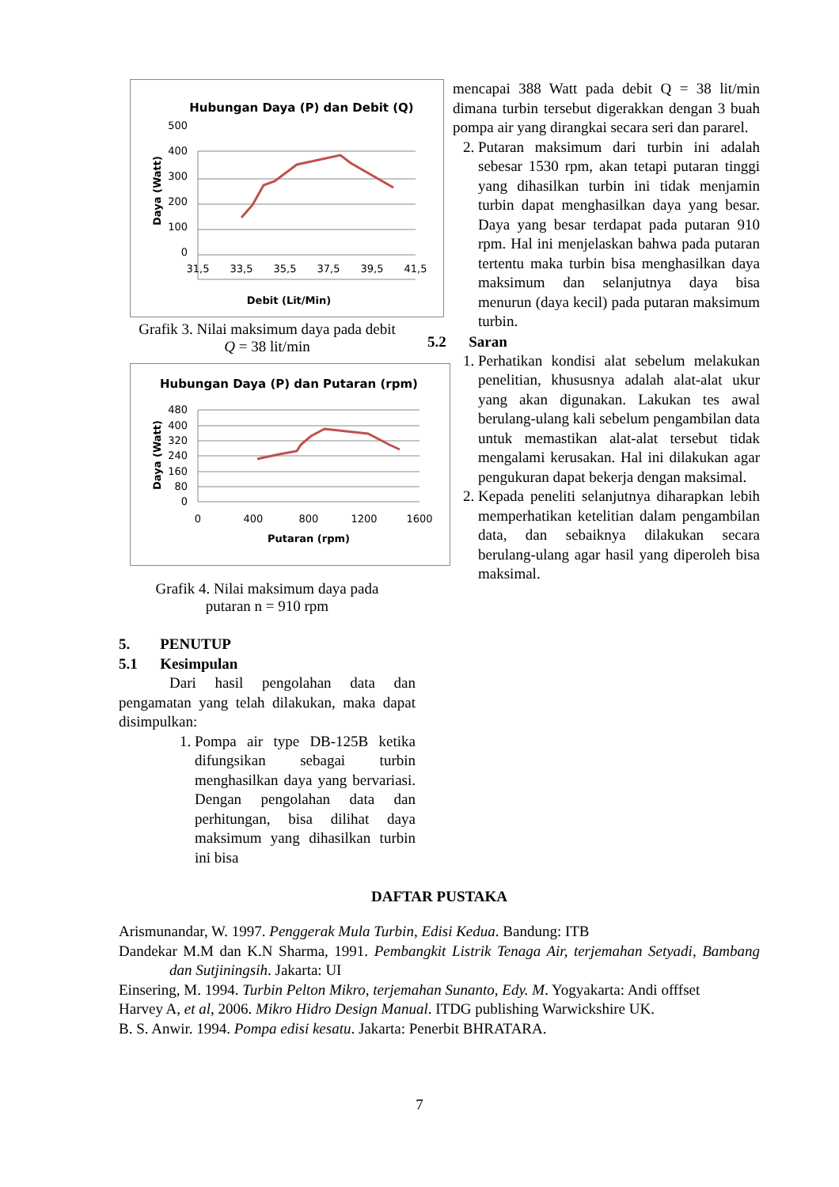Hubungan Daya (P) dan Debit (Q)
500
400
300
200
100
0
31,5
33,5
35,5
37,5
39,5
41,5
Debit (Lit/Min)
Daya (Watt)
Grafik 3. Nilai maksimum daya pada debit
Q = 38 lit/min
Hubungan Daya (P) dan Putaran (rpm)
480
400
320
240
160
80
0
0
400
800
1200
1600
Putaran (rpm)
Daya (Watt)
Grafik 4. Nilai maksimum daya pada
putaran n = 910 rpm
5. PENUTUP
5.1 Kesimpulan
Dari hasil pengolahan data dan pengamatan yang telah dilakukan, maka dapat disimpulkan:
1. Pompa air type DB-125B ketika difungsikan sebagai turbin menghasilkan daya yang bervariasi. Dengan pengolahan data dan perhitungan, bisa dilihat daya maksimum yang dihasilkan turbin ini bisa
mencapai 388 Watt pada debit Q = 38 lit/min dimana turbin tersebut digerakkan dengan 3 buah pompa air yang dirangkai secara seri dan pararel.
2. Putaran maksimum dari turbin ini adalah sebesar 1530 rpm, akan tetapi putaran tinggi yang dihasilkan turbin ini tidak menjamin turbin dapat menghasilkan daya yang besar. Daya yang besar terdapat pada putaran 910 rpm. Hal ini menjelaskan bahwa pada putaran tertentu maka turbin bisa menghasilkan daya maksimum dan selanjutnya daya bisa menurun (daya kecil) pada putaran maksimum turbin.
5.2 Saran
1. Perhatikan kondisi alat sebelum melakukan penelitian, khususnya adalah alat-alat ukur yang akan digunakan. Lakukan tes awal berulang-ulang kali sebelum pengambilan data untuk memastikan alat-alat tersebut tidak mengalami kerusakan. Hal ini dilakukan agar pengukuran dapat bekerja dengan maksimal.
2. Kepada peneliti selanjutnya diharapkan lebih memperhatikan ketelitian dalam pengambilan data, dan sebaiknya dilakukan secara berulang-ulang agar hasil yang diperoleh bisa maksimal.
DAFTAR PUSTAKA
Arismunandar, W. 1997. Penggerak Mula Turbin, Edisi Kedua. Bandung: ITB
Dandekar M.M dan K.N Sharma, 1991. Pembangkit Listrik Tenaga Air, terjemahan Setyadi, Bambang dan Sutjiningsih. Jakarta: UI
Einsering, M. 1994. Turbin Pelton Mikro, terjemahan Sunanto, Edy. M. Yogyakarta: Andi offfset
Harvey A, et al, 2006. Mikro Hidro Design Manual. ITDG publishing Warwickshire UK.
B. S. Anwir. 1994. Pompa edisi kesatu. Jakarta: Penerbit BHRATARA.
7